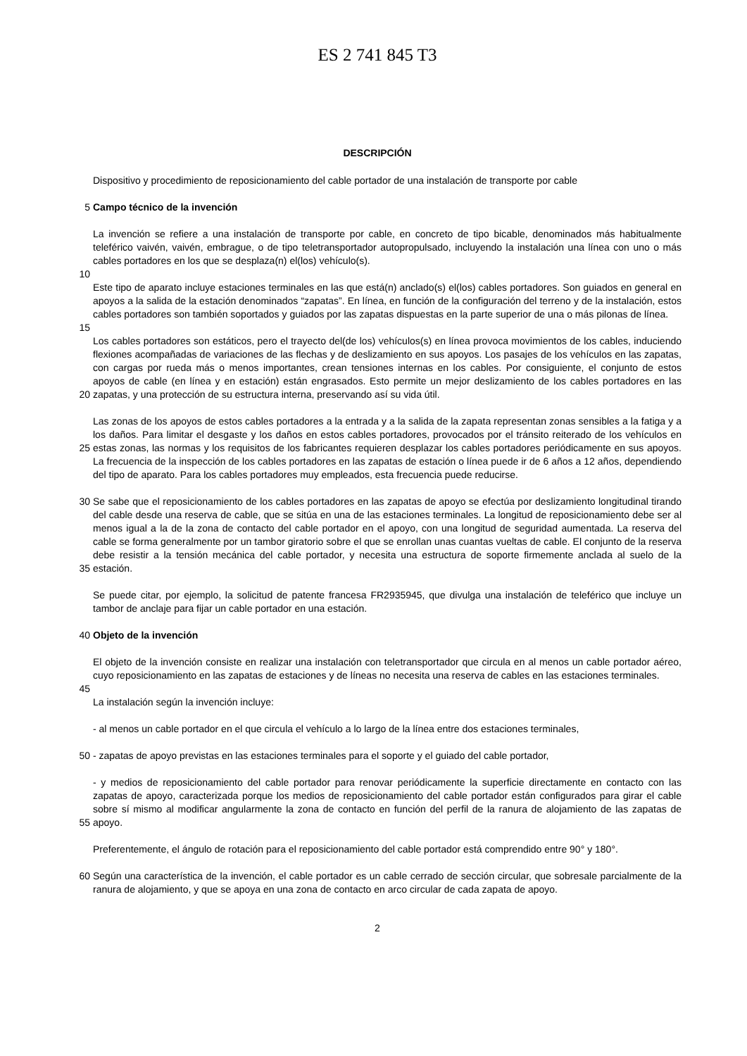ES 2 741 845 T3
DESCRIPCIÓN
Dispositivo y procedimiento de reposicionamiento del cable portador de una instalación de transporte por cable
5 Campo técnico de la invención
La invención se refiere a una instalación de transporte por cable, en concreto de tipo bicable, denominados más habitualmente teleférico vaivén, vaivén, embrague, o de tipo teletransportador autopropulsado, incluyendo la instalación una línea con uno o más cables portadores en los que se desplaza(n) el(los) vehículo(s).
10
Este tipo de aparato incluye estaciones terminales en las que está(n) anclado(s) el(los) cables portadores. Son guiados en general en apoyos a la salida de la estación denominados “zapatas”. En línea, en función de la configuración del terreno y de la instalación, estos cables portadores son también soportados y guiados por las zapatas dispuestas en la parte superior de una o más pilonas de línea.
15
20 Los cables portadores son estáticos, pero el trayecto del(de los) vehículos(s) en línea provoca movimientos de los cables, induciendo flexiones acompañadas de variaciones de las flechas y de deslizamiento en sus apoyos. Los pasajes de los vehículos en las zapatas, con cargas por rueda más o menos importantes, crean tensiones internas en los cables. Por consiguiente, el conjunto de estos apoyos de cable (en línea y en estación) están engrasados. Esto permite un mejor deslizamiento de los cables portadores en las zapatas, y una protección de su estructura interna, preservando así su vida útil.
25 Las zonas de los apoyos de estos cables portadores a la entrada y a la salida de la zapata representan zonas sensibles a la fatiga y a los daños. Para limitar el desgaste y los daños en estos cables portadores, provocados por el tránsito reiterado de los vehículos en estas zonas, las normas y los requisitos de los fabricantes requieren desplazar los cables portadores periódicamente en sus apoyos. La frecuencia de la inspección de los cables portadores en las zapatas de estación o línea puede ir de 6 años a 12 años, dependiendo del tipo de aparato. Para los cables portadores muy empleados, esta frecuencia puede reducirse.
30
35
Se sabe que el reposicionamiento de los cables portadores en las zapatas de apoyo se efectúa por deslizamiento longitudinal tirando del cable desde una reserva de cable, que se sitúa en una de las estaciones terminales. La longitud de reposicionamiento debe ser al menos igual a la de la zona de contacto del cable portador en el apoyo, con una longitud de seguridad aumentada. La reserva del cable se forma generalmente por un tambor giratorio sobre el que se enrollan unas cuantas vueltas de cable. El conjunto de la reserva debe resistir a la tensión mecánica del cable portador, y necesita una estructura de soporte firmemente anclada al suelo de la estación.
Se puede citar, por ejemplo, la solicitud de patente francesa FR2935945, que divulga una instalación de teleférico que incluye un tambor de anclaje para fijar un cable portador en una estación.
40 Objeto de la invención
El objeto de la invención consiste en realizar una instalación con teletransportador que circula en al menos un cable portador aéreo, cuyo reposicionamiento en las zapatas de estaciones y de líneas no necesita una reserva de cables en las estaciones terminales.
45
La instalación según la invención incluye:
- al menos un cable portador en el que circula el vehículo a lo largo de la línea entre dos estaciones terminales,
50 - zapatas de apoyo previstas en las estaciones terminales para el soporte y el guiado del cable portador,
55 - y medios de reposicionamiento del cable portador para renovar periódicamente la superficie directamente en contacto con las zapatas de apoyo, caracterizada porque los medios de reposicionamiento del cable portador están configurados para girar el cable sobre sí mismo al modificar angularmente la zona de contacto en función del perfil de la ranura de alojamiento de las zapatas de apoyo.
Preferentemente, el ángulo de rotación para el reposicionamiento del cable portador está comprendido entre 90° y 180°.
60 Según una característica de la invención, el cable portador es un cable cerrado de sección circular, que sobresale parcialmente de la ranura de alojamiento, y que se apoya en una zona de contacto en arco circular de cada zapata de apoyo.
2